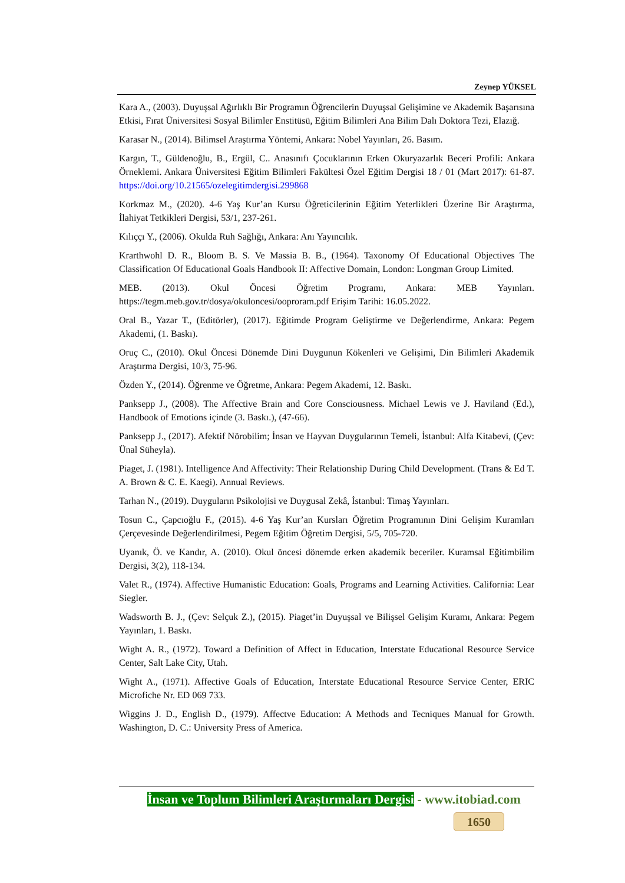Zeynep YÜKSEL
Kara A., (2003). Duyuşsal Ağırlıklı Bir Programın Öğrencilerin Duyuşsal Gelişimine ve Akademik Başarısına Etkisi, Fırat Üniversitesi Sosyal Bilimler Enstitüsü, Eğitim Bilimleri Ana Bilim Dalı Doktora Tezi, Elazığ.
Karasar N., (2014). Bilimsel Araştırma Yöntemi, Ankara: Nobel Yayınları, 26. Basım.
Kargın, T., Güldenoğlu, B., Ergül, C.. Anasınıfı Çocuklarının Erken Okuryazarlık Beceri Profili: Ankara Örneklemi. Ankara Üniversitesi Eğitim Bilimleri Fakültesi Özel Eğitim Dergisi 18 / 01 (Mart 2017): 61-87. https://doi.org/10.21565/ozelegitimdergisi.299868
Korkmaz M., (2020). 4-6 Yaş Kur’an Kursu Öğreticilerinin Eğitim Yeterlikleri Üzerine Bir Araştırma, İlahiyat Tetkikleri Dergisi, 53/1, 237-261.
Kılıççı Y., (2006). Okulda Ruh Sağlığı, Ankara: Anı Yayıncılık.
Krarthwohl D. R., Bloom B. S. Ve Massia B. B., (1964). Taxonomy Of Educational Objectives The Classification Of Educational Goals Handbook II: Affective Domain, London: Longman Group Limited.
MEB. (2013). Okul Öncesi Öğretim Programı, Ankara: MEB Yayınları. https://tegm.meb.gov.tr/dosya/okuloncesi/ooproram.pdf Erişim Tarihi: 16.05.2022.
Oral B., Yazar T., (Editörler), (2017). Eğitimde Program Geliştirme ve Değerlendirme, Ankara: Pegem Akademi, (1. Baskı).
Oruç C., (2010). Okul Öncesi Dönemde Dini Duygunun Kökenleri ve Gelişimi, Din Bilimleri Akademik Araştırma Dergisi, 10/3, 75-96.
Özden Y., (2014). Öğrenme ve Öğretme, Ankara: Pegem Akademi, 12. Baskı.
Panksepp J., (2008). The Affective Brain and Core Consciousness. Michael Lewis ve J. Haviland (Ed.), Handbook of Emotions içinde (3. Baskı.), (47-66).
Panksepp J., (2017). Afektif Nörobilim; İnsan ve Hayvan Duygularının Temeli, İstanbul: Alfa Kitabevi, (Çev: Ünal Süheyla).
Piaget, J. (1981). Intelligence And Affectivity: Their Relationship During Child Development. (Trans & Ed T. A. Brown & C. E. Kaegi). Annual Reviews.
Tarhan N., (2019). Duyguların Psikolojisi ve Duygusal Zekâ, İstanbul: Timaş Yayınları.
Tosun C., Çapcıoğlu F., (2015). 4-6 Yaş Kur’an Kursları Öğretim Programının Dini Gelişim Kuramları Çerçevesinde Değerlendirilmesi, Pegem Eğitim Öğretim Dergisi, 5/5, 705-720.
Uyanık, Ö. ve Kandır, A. (2010). Okul öncesi dönemde erken akademik beceriler. Kuramsal Eğitimbilim Dergisi, 3(2), 118-134.
Valet R., (1974). Affective Humanistic Education: Goals, Programs and Learning Activities. California: Lear Siegler.
Wadsworth B. J., (Çev: Selçuk Z.), (2015). Piaget’in Duyuşsal ve Bilişsel Gelişim Kuramı, Ankara: Pegem Yayınları, 1. Baskı.
Wight A. R., (1972). Toward a Definition of Affect in Education, Interstate Educational Resource Service Center, Salt Lake City, Utah.
Wight A., (1971). Affective Goals of Education, Interstate Educational Resource Service Center, ERIC Microfiche Nr. ED 069 733.
Wiggins J. D., English D., (1979). Affectve Education: A Methods and Tecniques Manual for Growth. Washington, D. C.: University Press of America.
İnsan ve Toplum Bilimleri Araştırmaları Dergisi - www.itobiad.com
1650